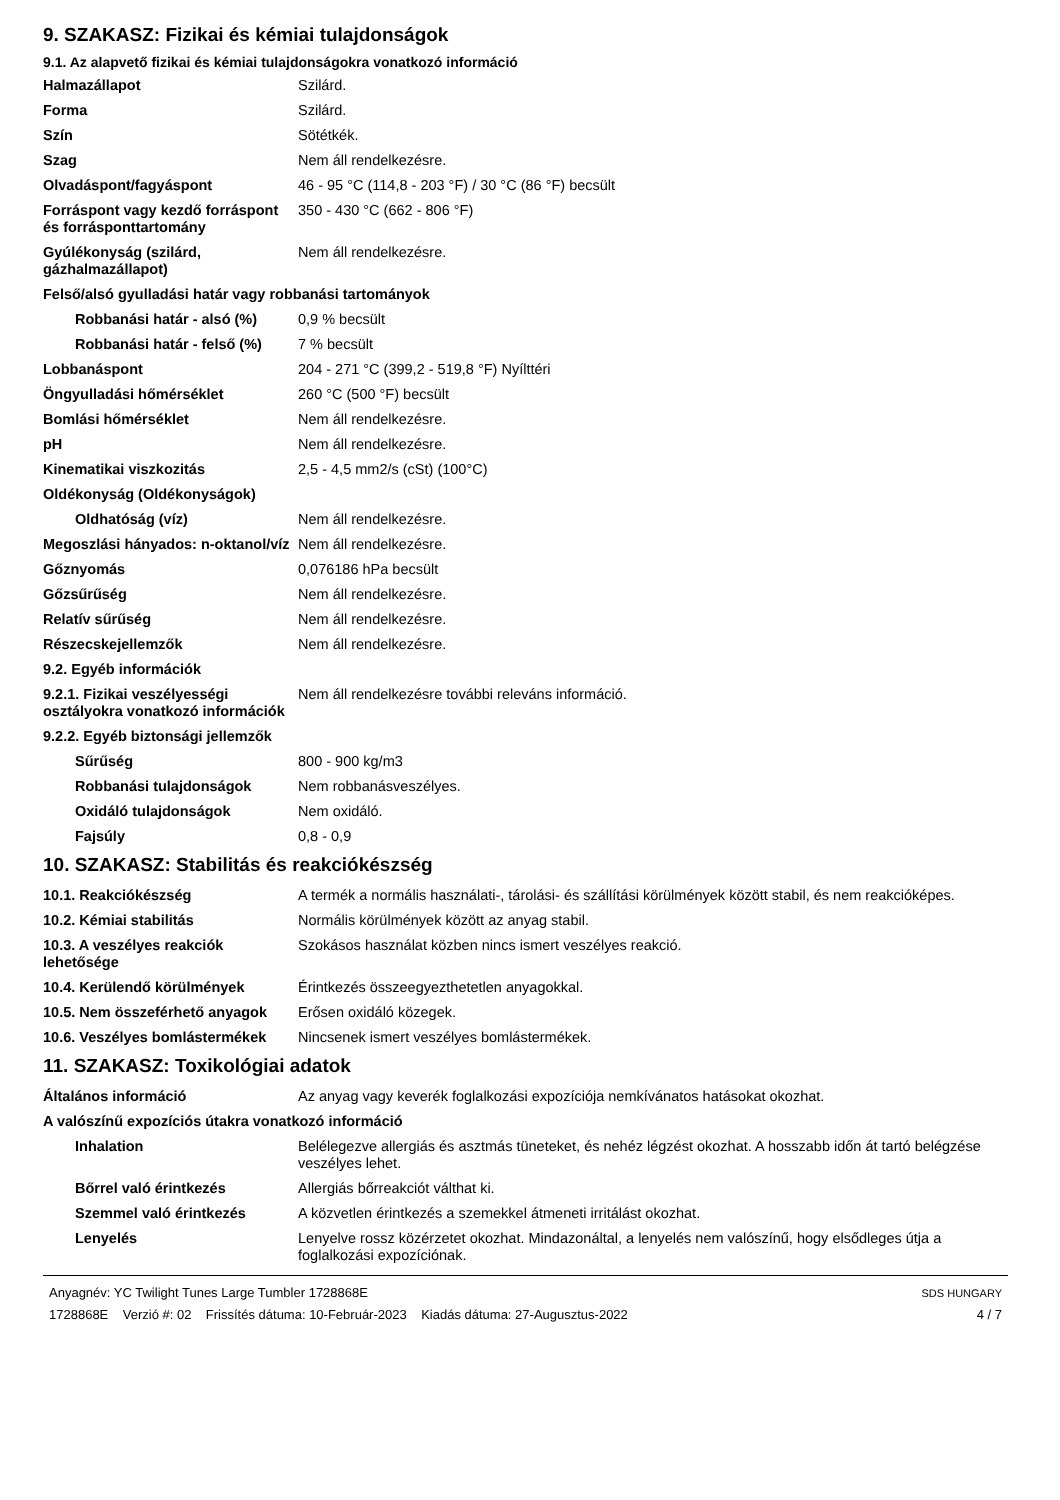9. SZAKASZ: Fizikai és kémiai tulajdonságok
9.1. Az alapvető fizikai és kémiai tulajdonságokra vonatkozó információ
| Halmazállapot | Szilárd. |
| Forma | Szilárd. |
| Szín | Sötétkék. |
| Szag | Nem áll rendelkezésre. |
| Olvadáspont/fagyáspont | 46 - 95 °C (114,8 - 203 °F) / 30 °C (86 °F) becsült |
| Forráspont vagy kezdő forráspont és forrásponttartomány | 350 - 430 °C (662 - 806 °F) |
| Gyúlékonyság (szilárd, gázhalmazállapot) | Nem áll rendelkezésre. |
| Felső/alsó gyulladási határ vagy robbanási tartományok | |
| Robbanási határ - alsó (%) | 0,9 % becsült |
| Robbanási határ - felső (%) | 7 % becsült |
| Lobbanáspont | 204 - 271 °C (399,2 - 519,8 °F) Nyílttéri |
| Öngyulladási hőmérséklet | 260 °C (500 °F) becsült |
| Bomlási hőmérséklet | Nem áll rendelkezésre. |
| pH | Nem áll rendelkezésre. |
| Kinematikai viszkozitás | 2,5 - 4,5 mm2/s (cSt) (100°C) |
| Oldékonyság (Oldékonyságok) | |
| Oldhatóság (víz) | Nem áll rendelkezésre. |
| Megoszlási hányados: n-oktanol/víz | Nem áll rendelkezésre. |
| Gőznyomás | 0,076186 hPa becsült |
| Gőzsűrűség | Nem áll rendelkezésre. |
| Relatív sűrűség | Nem áll rendelkezésre. |
| Részecskejellemzők | Nem áll rendelkezésre. |
| 9.2. Egyéb információk | |
| 9.2.1. Fizikai veszélyességi osztályokra vonatkozó információk | Nem áll rendelkezésre további releváns információ. |
| 9.2.2. Egyéb biztonsági jellemzők | |
| Sűrűség | 800 - 900 kg/m3 |
| Robbanási tulajdonságok | Nem robbanásveszélyes. |
| Oxidáló tulajdonságok | Nem oxidáló. |
| Fajsúly | 0,8 - 0,9 |
10. SZAKASZ: Stabilitás és reakciókészség
| 10.1. Reakciókészség | A termék a normális használati-, tárolási- és szállítási körülmények között stabil, és nem reakcióképes. |
| 10.2. Kémiai stabilitás | Normális körülmények között az anyag stabil. |
| 10.3. A veszélyes reakciók lehetősége | Szokásos használat közben nincs ismert veszélyes reakció. |
| 10.4. Kerülendő körülmények | Érintkezés összeegyezthetetlen anyagokkal. |
| 10.5. Nem összeférhető anyagok | Erősen oxidáló közegek. |
| 10.6. Veszélyes bomlástermékek | Nincsenek ismert veszélyes bomlástermékek. |
11. SZAKASZ: Toxikológiai adatok
| Általános információ | Az anyag vagy keverék foglalkozási expozíciója nemkívánatos hatásokat okozhat. |
| A valószínű expozíciós útakra vonatkozó információ | |
| Inhalation | Belélegezve allergiás és asztmás tüneteket, és nehéz légzést okozhat. A hosszabb időn át tartó belégzése veszélyes lehet. |
| Bőrrel való érintkezés | Allergiás bőrreakciót válthat ki. |
| Szemmel való érintkezés | A közvetlen érintkezés a szemekkel átmeneti irritálást okozhat. |
| Lenyelés | Lenyelve rossz közérzetet okozhat. Mindazonáltal, a lenyelés nem valószínű, hogy elsődleges útja a foglalkozási expozíciónak. |
Anyagnév: YC Twilight Tunes Large Tumbler 1728868E
1728868E Verzió #: 02 Frissítés dátuma: 10-Február-2023 Kiadás dátuma: 27-Augusztus-2022
SDS HUNGARY
4 / 7